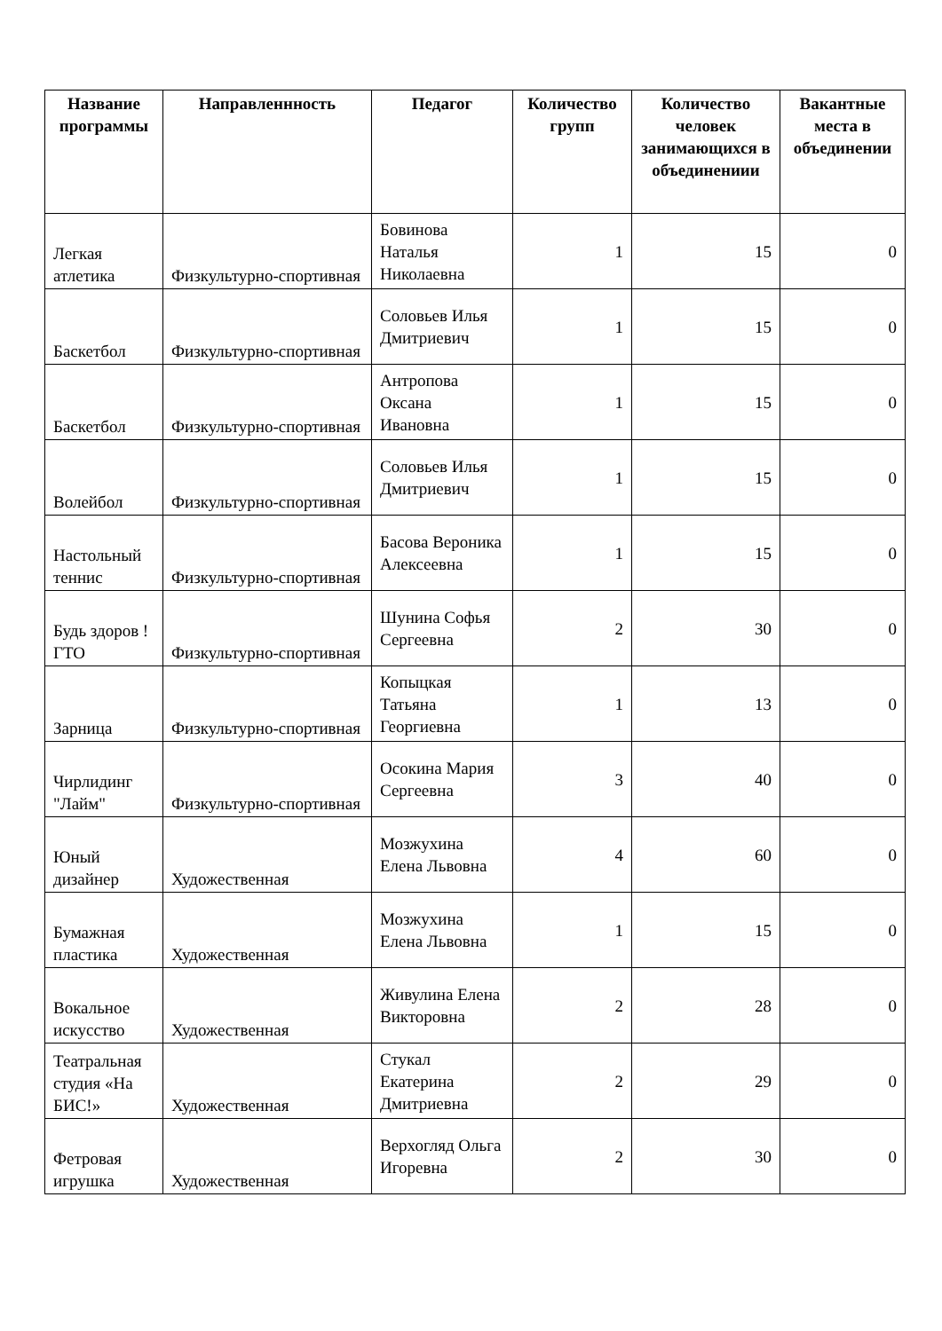| Название программы | Направленнность | Педагог | Количество групп | Количество человек занимающихся в объединениии | Вакантные места в объединении |
| --- | --- | --- | --- | --- | --- |
| Легкая атлетика | Физкультурно-спортивная | Бовинова Наталья Николаевна | 1 | 15 | 0 |
| Баскетбол | Физкультурно-спортивная | Соловьев Илья Дмитриевич | 1 | 15 | 0 |
| Баскетбол | Физкультурно-спортивная | Антропова Оксана Ивановна | 1 | 15 | 0 |
| Волейбол | Физкультурно-спортивная | Соловьев Илья Дмитриевич | 1 | 15 | 0 |
| Настольный теннис | Физкультурно-спортивная | Басова Вероника Алексеевна | 1 | 15 | 0 |
| Будь здоров ! ГТО | Физкультурно-спортивная | Шунина Софья Сергеевна | 2 | 30 | 0 |
| Зарница | Физкультурно-спортивная | Копыцкая Татьяна Георгиевна | 1 | 13 | 0 |
| Чирлидинг "Лайм" | Физкультурно-спортивная | Осокина Мария Сергеевна | 3 | 40 | 0 |
| Юный дизайнер | Художественная | Мозжухина Елена Львовна | 4 | 60 | 0 |
| Бумажная пластика | Художественная | Мозжухина Елена Львовна | 1 | 15 | 0 |
| Вокальное искусство | Художественная | Живулина Елена Викторовна | 2 | 28 | 0 |
| Театральная студия «На БИС!» | Художественная | Стукал Екатерина Дмитриевна | 2 | 29 | 0 |
| Фетровая игрушка | Художественная | Верхогляд Ольга Игоревна | 2 | 30 | 0 |